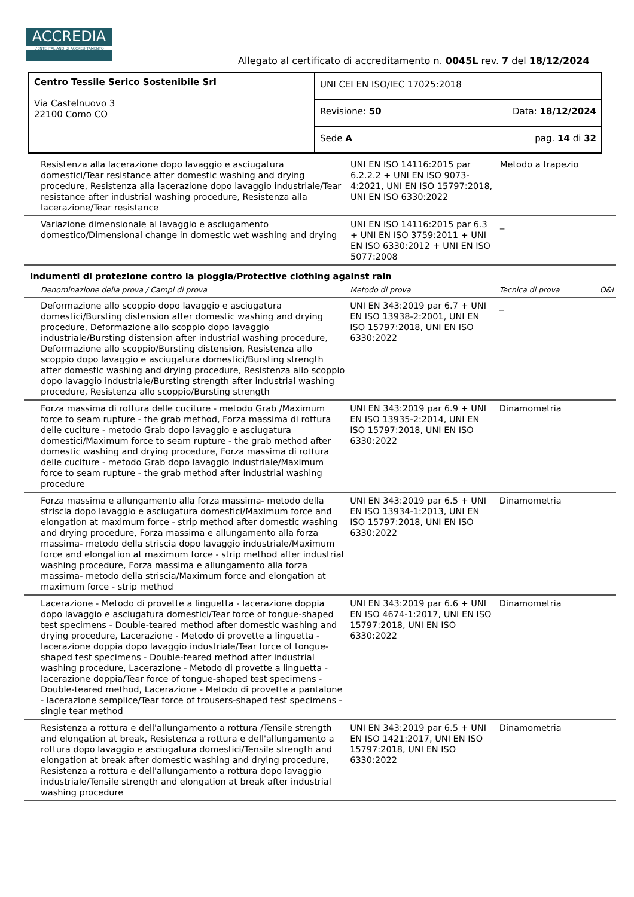ACCREDIA
L'ENTE ITALIANO DI ACCREDITAMENTO
Allegato al certificato di accreditamento n. 0045L rev. 7 del 18/12/2024
| Centro Tessile Serico Sostenibile Srl Via Castelnuovo 3 22100 Como CO | UNI CEI EN ISO/IEC 17025:2018 | |
| | Revisione: 50 | Data: 18/12/2024 |
| | Sede A | pag. 14 di 32 |
| Resistenza alla lacerazione dopo lavaggio e asciugatura domestici/Tear resistance after domestic washing and drying procedure, Resistenza alla lacerazione dopo lavaggio industriale/Tear resistance after industrial washing procedure, Resistenza alla lacerazione/Tear resistance | UNI EN ISO 14116:2015 par 6.2.2.2 + UNI EN ISO 9073-4:2021, UNI EN ISO 15797:2018, UNI EN ISO 6330:2022 | Metodo a trapezio | |
| Variazione dimensionale al lavaggio e asciugamento domestico/Dimensional change in domestic wet washing and drying | UNI EN ISO 14116:2015 par 6.3 + UNI EN ISO 3759:2011 + UNI EN ISO 6330:2012 + UNI EN ISO 5077:2008 | _ | |
Indumenti di protezione contro la pioggia/Protective clothing against rain
| Denominazione della prova / Campi di prova | Metodo di prova | Tecnica di prova | O&I |
| --- | --- | --- | --- |
| Deformazione allo scoppio dopo lavaggio e asciugatura domestici/Bursting distension after domestic washing and drying procedure, Deformazione allo scoppio dopo lavaggio industriale/Bursting distension after industrial washing procedure, Deformazione allo scoppio/Bursting distension, Resistenza allo scoppio dopo lavaggio e asciugatura domestici/Bursting strength after domestic washing and drying procedure, Resistenza allo scoppio dopo lavaggio industriale/Bursting strength after industrial washing procedure, Resistenza allo scoppio/Bursting strength | UNI EN 343:2019 par 6.7 + UNI EN ISO 13938-2:2001, UNI EN ISO 15797:2018, UNI EN ISO 6330:2022 | _ | |
| Forza massima di rottura delle cuciture - metodo Grab /Maximum force to seam rupture - the grab method, Forza massima di rottura delle cuciture - metodo Grab dopo lavaggio e asciugatura domestici/Maximum force to seam rupture - the grab method after domestic washing and drying procedure, Forza massima di rottura delle cuciture - metodo Grab dopo lavaggio industriale/Maximum force to seam rupture - the grab method after industrial washing procedure | UNI EN 343:2019 par 6.9 + UNI EN ISO 13935-2:2014, UNI EN ISO 15797:2018, UNI EN ISO 6330:2022 | Dinamometria | |
| Forza massima e allungamento alla forza massima- metodo della striscia dopo lavaggio e asciugatura domestici/Maximum force and elongation at maximum force - strip method after domestic washing and drying procedure, Forza massima e allungamento alla forza massima- metodo della striscia dopo lavaggio industriale/Maximum force and elongation at maximum force - strip method after industrial washing procedure, Forza massima e allungamento alla forza massima- metodo della striscia/Maximum force and elongation at maximum force - strip method | UNI EN 343:2019 par 6.5 + UNI EN ISO 13934-1:2013, UNI EN ISO 15797:2018, UNI EN ISO 6330:2022 | Dinamometria | |
| Lacerazione - Metodo di provette a linguetta - lacerazione doppia dopo lavaggio e asciugatura domestici/Tear force of tongue-shaped test specimens - Double-teared method after domestic washing and drying procedure, Lacerazione - Metodo di provette a linguetta - lacerazione doppia dopo lavaggio industriale/Tear force of tongue-shaped test specimens - Double-teared method after industrial washing procedure, Lacerazione - Metodo di provette a linguetta - lacerazione doppia/Tear force of tongue-shaped test specimens - Double-teared method, Lacerazione - Metodo di provette a pantalone - lacerazione semplice/Tear force of trousers-shaped test specimens - single tear method | UNI EN 343:2019 par 6.6 + UNI EN ISO 4674-1:2017, UNI EN ISO 15797:2018, UNI EN ISO 6330:2022 | Dinamometria | |
| Resistenza a rottura e dell'allungamento a rottura /Tensile strength and elongation at break, Resistenza a rottura e dell'allungamento a rottura dopo lavaggio e asciugatura domestici/Tensile strength and elongation at break after domestic washing and drying procedure, Resistenza a rottura e dell'allungamento a rottura dopo lavaggio industriale/Tensile strength and elongation at break after industrial washing procedure | UNI EN 343:2019 par 6.5 + UNI EN ISO 1421:2017, UNI EN ISO 15797:2018, UNI EN ISO 6330:2022 | Dinamometria | |